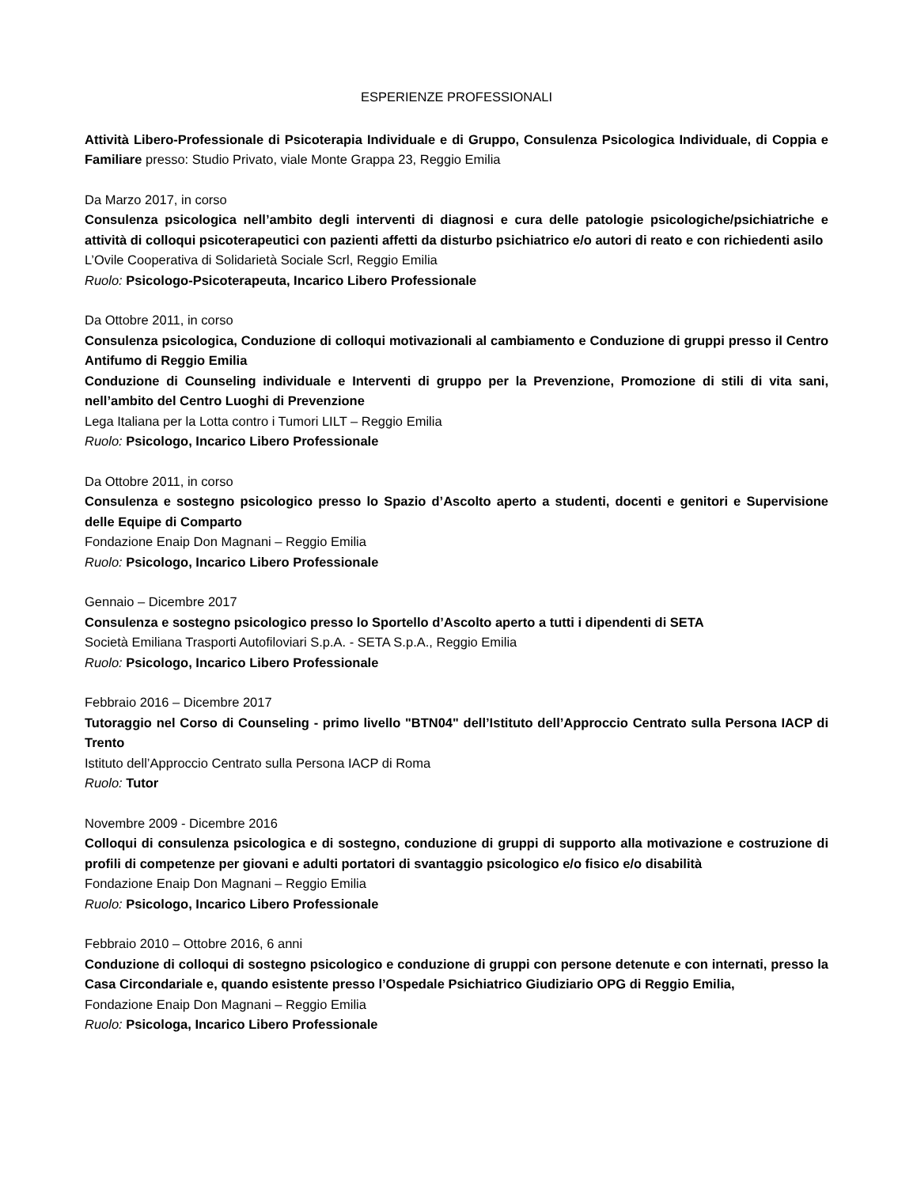ESPERIENZE PROFESSIONALI
Attività Libero-Professionale di Psicoterapia Individuale e di Gruppo, Consulenza Psicologica Individuale, di Coppia e Familiare presso: Studio Privato, viale Monte Grappa 23, Reggio Emilia
Da Marzo 2017, in corso
Consulenza psicologica nell’ambito degli interventi di diagnosi e cura delle patologie psicologiche/psichiatriche e attività di colloqui psicoterapeutici con pazienti affetti da disturbo psichiatrico e/o autori di reato e con richiedenti asilo
L’Ovile Cooperativa di Solidarietà Sociale Scrl, Reggio Emilia
Ruolo: Psicologo-Psicoterapeuta, Incarico Libero Professionale
Da Ottobre 2011, in corso
Consulenza psicologica, Conduzione di colloqui motivazionali al cambiamento e Conduzione di gruppi presso il Centro Antifumo di Reggio Emilia
Conduzione di Counseling individuale e Interventi di gruppo per la Prevenzione, Promozione di stili di vita sani, nell’ambito del Centro Luoghi di Prevenzione
Lega Italiana per la Lotta contro i Tumori LILT – Reggio Emilia
Ruolo: Psicologo, Incarico Libero Professionale
Da Ottobre 2011, in corso
Consulenza e sostegno psicologico presso lo Spazio d’Ascolto aperto a studenti, docenti e genitori e Supervisione delle Equipe di Comparto
Fondazione Enaip Don Magnani – Reggio Emilia
Ruolo: Psicologo, Incarico Libero Professionale
Gennaio – Dicembre 2017
Consulenza e sostegno psicologico presso lo Sportello d’Ascolto aperto a tutti i dipendenti di SETA
Società Emiliana Trasporti Autofiloviari S.p.A. - SETA S.p.A., Reggio Emilia
Ruolo: Psicologo, Incarico Libero Professionale
Febbraio 2016 – Dicembre 2017
Tutoraggio nel Corso di Counseling - primo livello "BTN04" dell’Istituto dell’Approccio Centrato sulla Persona IACP di Trento
Istituto dell’Approccio Centrato sulla Persona IACP di Roma
Ruolo: Tutor
Novembre 2009 - Dicembre 2016
Colloqui di consulenza psicologica e di sostegno, conduzione di gruppi di supporto alla motivazione e costruzione di profili di competenze per giovani e adulti portatori di svantaggio psicologico e/o fisico e/o disabilità
Fondazione Enaip Don Magnani – Reggio Emilia
Ruolo: Psicologo, Incarico Libero Professionale
Febbraio 2010 – Ottobre 2016, 6 anni
Conduzione di colloqui di sostegno psicologico e conduzione di gruppi con persone detenute e con internati, presso la Casa Circondariale e, quando esistente presso l’Ospedale Psichiatrico Giudiziario OPG di Reggio Emilia,
Fondazione Enaip Don Magnani – Reggio Emilia
Ruolo: Psicologa, Incarico Libero Professionale